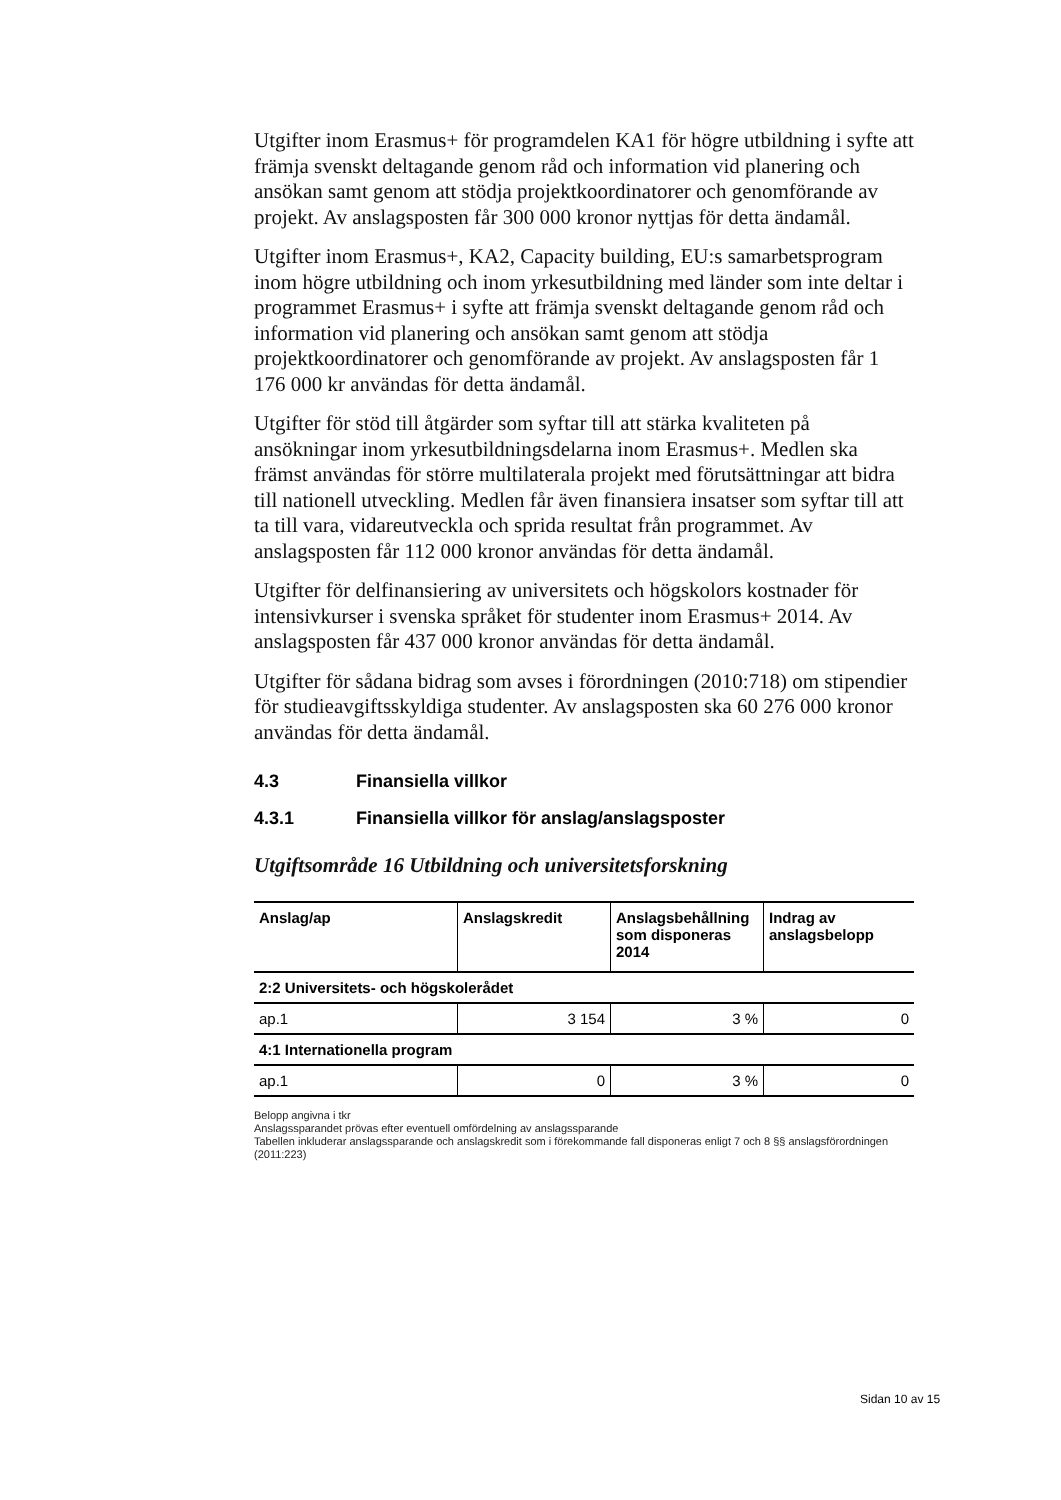Utgifter inom Erasmus+ för programdelen KA1 för högre utbildning i syfte att främja svenskt deltagande genom råd och information vid planering och ansökan samt genom att stödja projektkoordinatorer och genomförande av projekt. Av anslagsposten får 300 000 kronor nyttjas för detta ändamål.
Utgifter inom Erasmus+, KA2, Capacity building, EU:s samarbetsprogram inom högre utbildning och inom yrkesutbildning med länder som inte deltar i programmet Erasmus+ i syfte att främja svenskt deltagande genom råd och information vid planering och ansökan samt genom att stödja projektkoordinatorer och genomförande av projekt. Av anslagsposten får 1 176 000 kr användas för detta ändamål.
Utgifter för stöd till åtgärder som syftar till att stärka kvaliteten på ansökningar inom yrkesutbildningsdelarna inom Erasmus+. Medlen ska främst användas för större multilaterala projekt med förutsättningar att bidra till nationell utveckling. Medlen får även finansiera insatser som syftar till att ta till vara, vidareutveckla och sprida resultat från programmet. Av anslagsposten får 112 000 kronor användas för detta ändamål.
Utgifter för delfinansiering av universitets och högskolors kostnader för intensivkurser i svenska språket för studenter inom Erasmus+ 2014. Av anslagsposten får 437 000 kronor användas för detta ändamål.
Utgifter för sådana bidrag som avses i förordningen (2010:718) om stipendier för studieavgiftsskyldiga studenter. Av anslagsposten ska 60 276 000 kronor användas för detta ändamål.
4.3 Finansiella villkor
4.3.1 Finansiella villkor för anslag/anslagsposter
Utgiftsområde 16 Utbildning och universitetsforskning
| Anslag/ap | Anslagskredit | Anslagsbehållning som disponeras 2014 | Indrag av anslagsbelopp |
| --- | --- | --- | --- |
| 2:2 Universitets- och högskolerådet | | | |
| ap.1 | 3 154 | 3 % | 0 |
| 4:1 Internationella program | | | |
| ap.1 | 0 | 3 % | 0 |
Belopp angivna i tkr
Anslagssparandet prövas efter eventuell omfördelning av anslagssparande
Tabellen inkluderar anslagssparande och anslagskredit som i förekommande fall disponeras enligt 7 och 8 §§ anslagsförordningen (2011:223)
Sidan 10 av 15